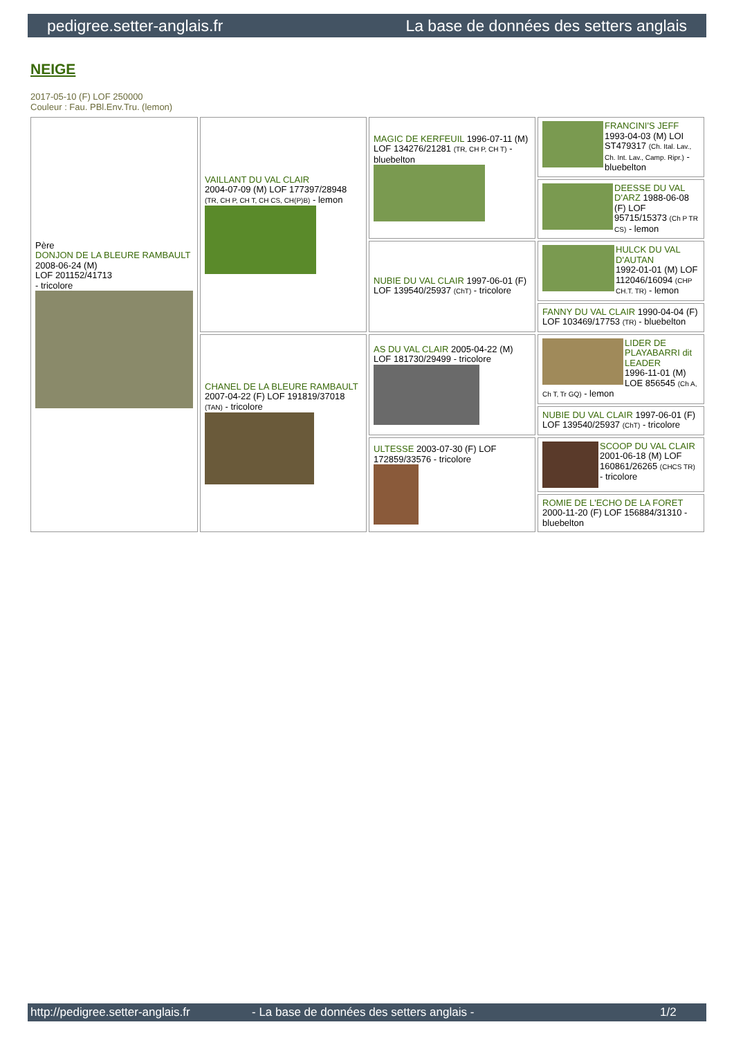pedigree.setter-anglais.fr La base de données des setters anglais
NEIGE
2017-05-10 (F) LOF 250000
Couleur : Fau. PBl.Env.Tru. (lemon)
| Père DONJON DE LA BLEURE RAMBAULT 2008-06-24 (M) LOF 201152/41713 - tricolore | VAILLANT DU VAL CLAIR 2004-07-09 (M) LOF 177397/28948 (TR, CH P, CH T, CH CS, CH(P)B) - lemon | MAGIC DE KERFEUIL 1996-07-11 (M) LOF 134276/21281 (TR, CH P, CH T) - bluebelton | FRANCINI'S JEFF 1993-04-03 (M) LOI ST479317 (Ch. Ital. Lav., Ch. Int. Lav., Camp. Ripr.) - bluebelton |
| | | | DEESSE DU VAL D'ARZ 1988-06-08 (F) LOF 95715/15373 (Ch P TR CS) - lemon |
| | | NUBIE DU VAL CLAIR 1997-06-01 (F) LOF 139540/25937 (ChT) - tricolore | HULCK DU VAL D'AUTAN 1992-01-01 (M) LOF 112046/16094 (CHP CH.T. TR) - lemon |
| | | | FANNY DU VAL CLAIR 1990-04-04 (F) LOF 103469/17753 (TR) - bluebelton |
| | CHANEL DE LA BLEURE RAMBAULT 2007-04-22 (F) LOF 191819/37018 (TAN) - tricolore | AS DU VAL CLAIR 2005-04-22 (M) LOF 181730/29499 - tricolore | LIDER DE PLAYABARRI dit LEADER 1996-11-01 (M) LOE 856545 (Ch A, Ch T, Tr GQ) - lemon |
| | | | NUBIE DU VAL CLAIR 1997-06-01 (F) LOF 139540/25937 (ChT) - tricolore |
| | | ULTESSE 2003-07-30 (F) LOF 172859/33576 - tricolore | SCOOP DU VAL CLAIR 2001-06-18 (M) LOF 160861/26265 (CHCS TR) - tricolore |
| | | | ROMIE DE L'ECHO DE LA FORET 2000-11-20 (F) LOF 156884/31310 - bluebelton |
http://pedigree.setter-anglais.fr - La base de données des setters anglais - 1/2